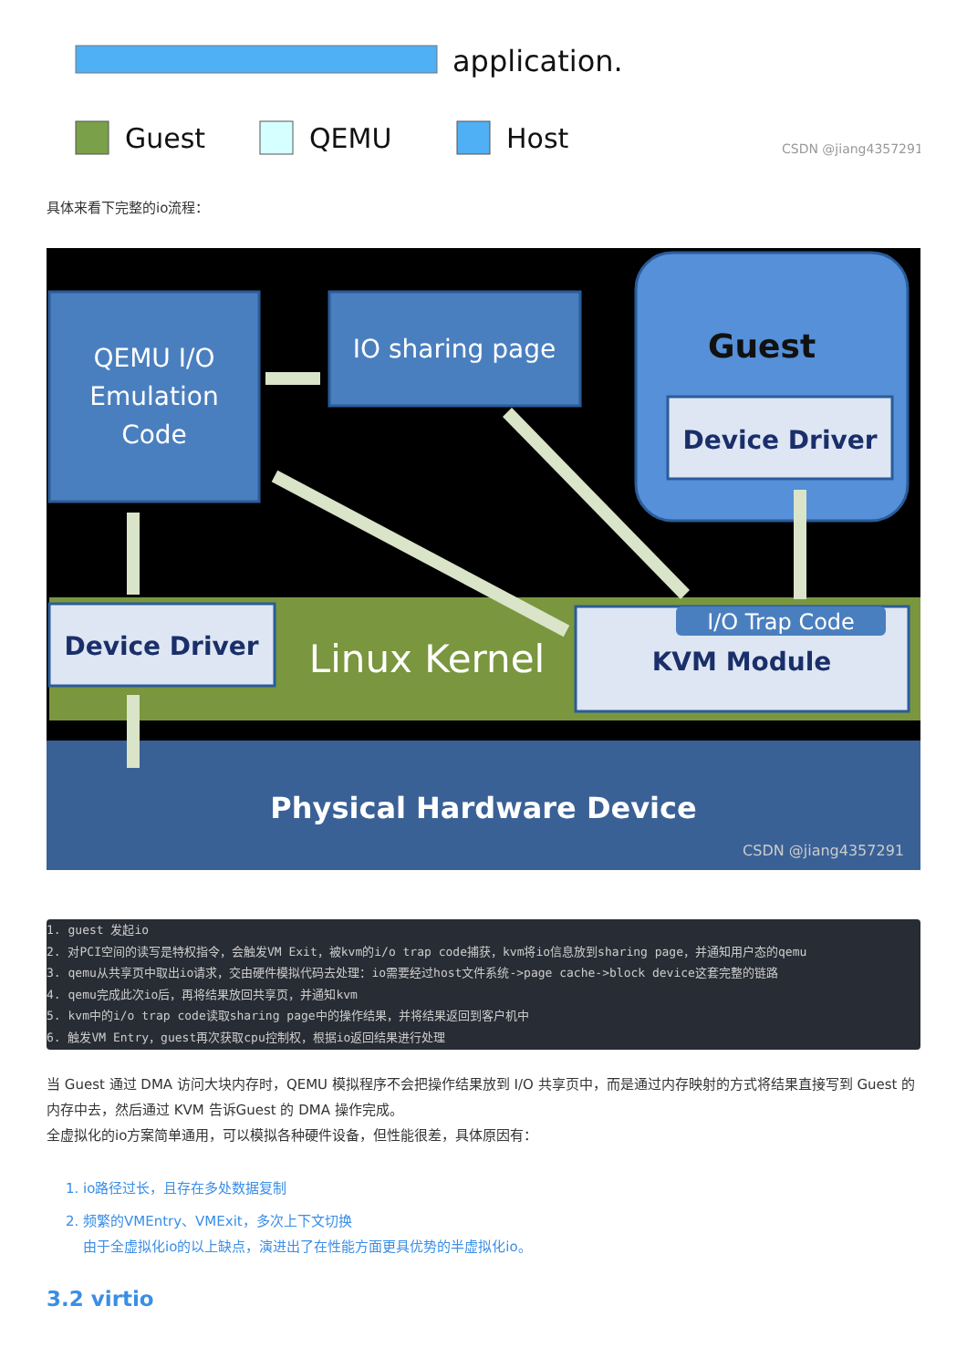application.
Guest
QEMU
Host
CSDN @jiang4357291
具体来看下完整的io流程：
QEMU I/O
Emulation
Code
IO sharing page
Guest
Device Driver
Device Driver
Linux Kernel
I/O Trap Code
KVM Module
Physical Hardware Device
CSDN @jiang4357291
1. guest 发起io
2. 对PCI空间的读写是特权指令，会触发VM Exit，被kvm的i/o trap code捕获，kvm将io信息放到sharing page，并通知用户态的qemu
3. qemu从共享页中取出io请求，交由硬件模拟代码去处理：io需要经过host文件系统->page cache->block device这套完整的链路
4. qemu完成此次io后，再将结果放回共享页，并通知kvm
5. kvm中的i/o trap code读取sharing page中的操作结果，并将结果返回到客户机中
6. 触发VM Entry，guest再次获取cpu控制权，根据io返回结果进行处理
当 Guest 通过 DMA 访问大块内存时，QEMU 模拟程序不会把操作结果放到 I/O 共享页中，而是通过内存映射的方式将结果直接写到 Guest 的内存中去，然后通过 KVM 告诉Guest 的 DMA 操作完成。
全虚拟化的io方案简单通用，可以模拟各种硬件设备，但性能很差，具体原因有：
1. io路径过长，且存在多处数据复制
2. 频繁的VMEntry、VMExit，多次上下文切换
由于全虚拟化io的以上缺点，演进出了在性能方面更具优势的半虚拟化io。
3.2 virtio